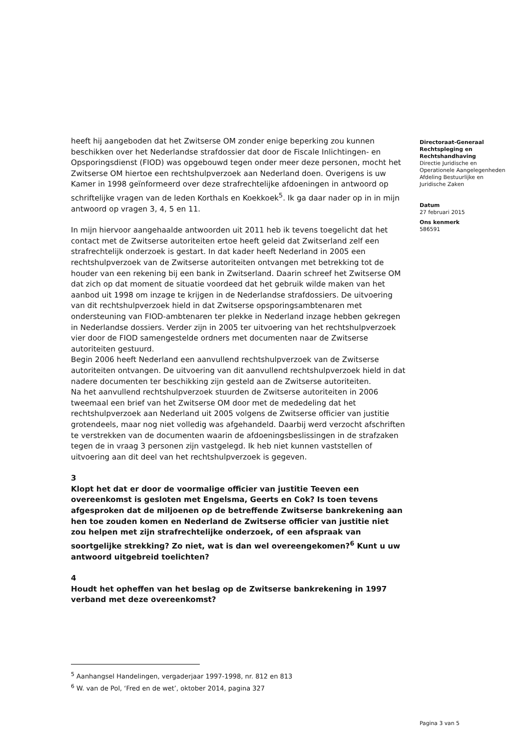heeft hij aangeboden dat het Zwitserse OM zonder enige beperking zou kunnen beschikken over het Nederlandse strafdossier dat door de Fiscale Inlichtingen- en Opsporingsdienst (FIOD) was opgebouwd tegen onder meer deze personen, mocht het Zwitserse OM hiertoe een rechtshulpverzoek aan Nederland doen. Overigens is uw Kamer in 1998 geïnformeerd over deze strafrechtelijke afdoeningen in antwoord op schriftelijke vragen van de leden Korthals en Koekkoek<sup>5</sup>. Ik ga daar nader op in in mijn antwoord op vragen 3, 4, 5 en 11.
In mijn hiervoor aangehaalde antwoorden uit 2011 heb ik tevens toegelicht dat het contact met de Zwitserse autoriteiten ertoe heeft geleid dat Zwitserland zelf een strafrechtelijk onderzoek is gestart. In dat kader heeft Nederland in 2005 een rechtshulpverzoek van de Zwitserse autoriteiten ontvangen met betrekking tot de houder van een rekening bij een bank in Zwitserland. Daarin schreef het Zwitserse OM dat zich op dat moment de situatie voordeed dat het gebruik wilde maken van het aanbod uit 1998 om inzage te krijgen in de Nederlandse strafdossiers. De uitvoering van dit rechtshulpverzoek hield in dat Zwitserse opsporingsambtenaren met ondersteuning van FIOD-ambtenaren ter plekke in Nederland inzage hebben gekregen in Nederlandse dossiers. Verder zijn in 2005 ter uitvoering van het rechtshulpverzoek vier door de FIOD samengestelde ordners met documenten naar de Zwitserse autoriteiten gestuurd.
Begin 2006 heeft Nederland een aanvullend rechtshulpverzoek van de Zwitserse autoriteiten ontvangen. De uitvoering van dit aanvullend rechtshulpverzoek hield in dat nadere documenten ter beschikking zijn gesteld aan de Zwitserse autoriteiten.
Na het aanvullend rechtshulpverzoek stuurden de Zwitserse autoriteiten in 2006 tweemaal een brief van het Zwitserse OM door met de mededeling dat het rechtshulpverzoek aan Nederland uit 2005 volgens de Zwitserse officier van justitie grotendeels, maar nog niet volledig was afgehandeld. Daarbij werd verzocht afschriften te verstrekken van de documenten waarin de afdoeningsbeslissingen in de strafzaken tegen de in vraag 3 personen zijn vastgelegd. Ik heb niet kunnen vaststellen of uitvoering aan dit deel van het rechtshulpverzoek is gegeven.
3
Klopt het dat er door de voormalige officier van justitie Teeven een overeenkomst is gesloten met Engelsma, Geerts en Cok? Is toen tevens afgesproken dat de miljoenen op de betreffende Zwitserse bankrekening aan hen toe zouden komen en Nederland de Zwitserse officier van justitie niet zou helpen met zijn strafrechtelijke onderzoek, of een afspraak van soortgelijke strekking? Zo niet, wat is dan wel overeengekomen?<sup>6</sup> Kunt u uw antwoord uitgebreid toelichten?
4
Houdt het opheffen van het beslag op de Zwitserse bankrekening in 1997 verband met deze overeenkomst?
Directoraat-Generaal Rechtspleging en Rechtshandhaving
Directie Juridische en Operationele Aangelegenheden
Afdeling Bestuurlijke en Juridische Zaken
Datum
27 februari 2015
Ons kenmerk
586591
<sup>5</sup> Aanhangsel Handelingen, vergaderjaar 1997-1998, nr. 812 en 813
<sup>6</sup> W. van de Pol, ‘Fred en de wet’, oktober 2014, pagina 327
Pagina 3 van 5